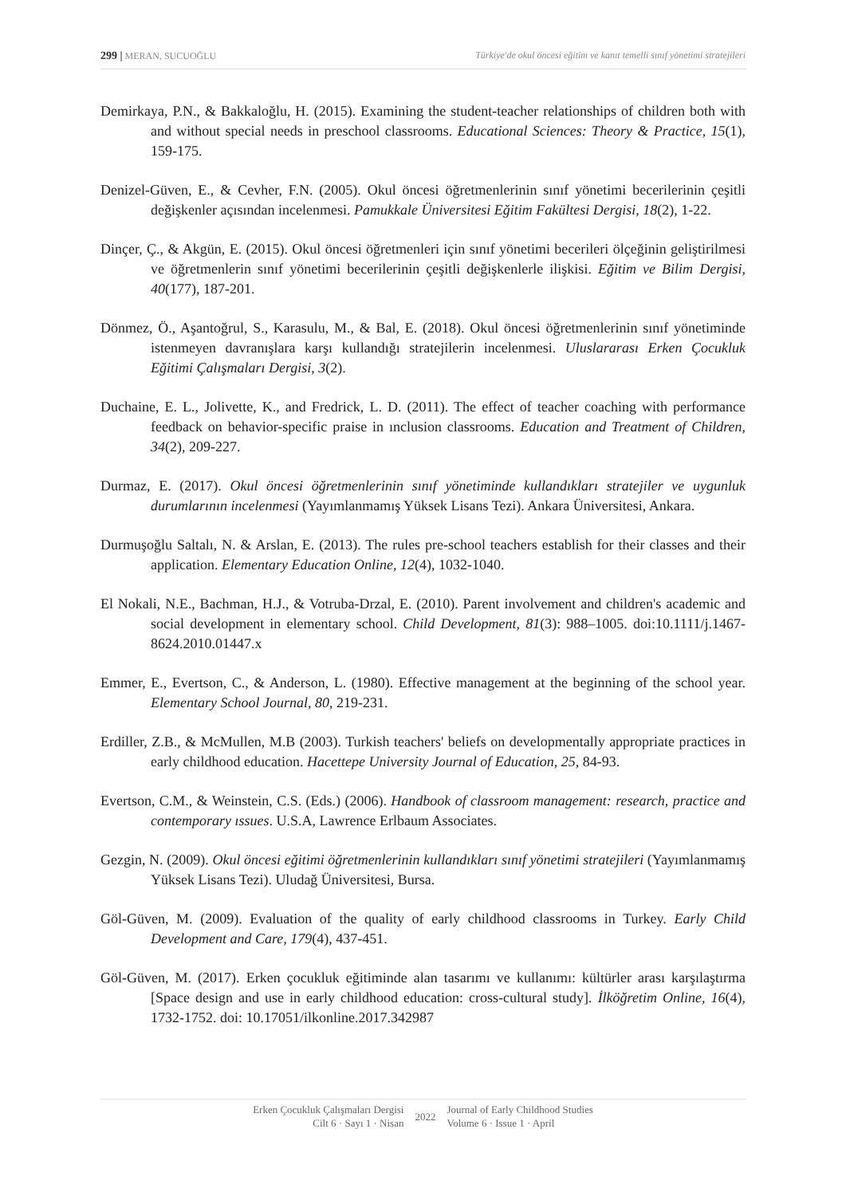299 | MERAN, SUCUOĞLU Türkiye'de okul öncesi eğitim ve kanıt temelli sınıf yönetimi stratejileri
Demirkaya, P.N., & Bakkaloğlu, H. (2015). Examining the student-teacher relationships of children both with and without special needs in preschool classrooms. Educational Sciences: Theory & Practice, 15(1), 159-175.
Denizel-Güven, E., & Cevher, F.N. (2005). Okul öncesi öğretmenlerinin sınıf yönetimi becerilerinin çeşitli değişkenler açısından incelenmesi. Pamukkale Üniversitesi Eğitim Fakültesi Dergisi, 18(2), 1-22.
Dinçer, Ç., & Akgün, E. (2015). Okul öncesi öğretmenleri için sınıf yönetimi becerileri ölçeğinin geliştirilmesi ve öğretmenlerin sınıf yönetimi becerilerinin çeşitli değişkenlerle ilişkisi. Eğitim ve Bilim Dergisi, 40(177), 187-201.
Dönmez, Ö., Aşantoğrul, S., Karasulu, M., & Bal, E. (2018). Okul öncesi öğretmenlerinin sınıf yönetiminde istenmeyen davranışlara karşı kullandığı stratejilerin incelenmesi. Uluslararası Erken Çocukluk Eğitimi Çalışmaları Dergisi, 3(2).
Duchaine, E. L., Jolivette, K., and Fredrick, L. D. (2011). The effect of teacher coaching with performance feedback on behavior-specific praise in ınclusion classrooms. Education and Treatment of Children, 34(2), 209-227.
Durmaz, E. (2017). Okul öncesi öğretmenlerinin sınıf yönetiminde kullandıkları stratejiler ve uygunluk durumlarının incelenmesi (Yayımlanmamış Yüksek Lisans Tezi). Ankara Üniversitesi, Ankara.
Durmuşoğlu Saltalı, N. & Arslan, E. (2013). The rules pre-school teachers establish for their classes and their application. Elementary Education Online, 12(4), 1032-1040.
El Nokali, N.E., Bachman, H.J., & Votruba-Drzal, E. (2010). Parent involvement and children's academic and social development in elementary school. Child Development, 81(3): 988–1005. doi:10.1111/j.1467-8624.2010.01447.x
Emmer, E., Evertson, C., & Anderson, L. (1980). Effective management at the beginning of the school year. Elementary School Journal, 80, 219-231.
Erdiller, Z.B., & McMullen, M.B (2003). Turkish teachers' beliefs on developmentally appropriate practices in early childhood education. Hacettepe University Journal of Education, 25, 84-93.
Evertson, C.M., & Weinstein, C.S. (Eds.) (2006). Handbook of classroom management: research, practice and contemporary ıssues. U.S.A, Lawrence Erlbaum Associates.
Gezgin, N. (2009). Okul öncesi eğitimi öğretmenlerinin kullandıkları sınıf yönetimi stratejileri (Yayımlanmamış Yüksek Lisans Tezi). Uludağ Üniversitesi, Bursa.
Göl-Güven, M. (2009). Evaluation of the quality of early childhood classrooms in Turkey. Early Child Development and Care, 179(4), 437-451.
Göl-Güven, M. (2017). Erken çocukluk eğitiminde alan tasarımı ve kullanımı: kültürler arası karşılaştırma [Space design and use in early childhood education: cross-cultural study]. İlköğretim Online, 16(4), 1732-1752. doi: 10.17051/ilkonline.2017.342987
Erken Çocukluk Çalışmaları Dergisi
Cilt 6 · Sayı 1 · Nisan
2022 Journal of Early Childhood Studies
Volume 6 · Issue 1 · April